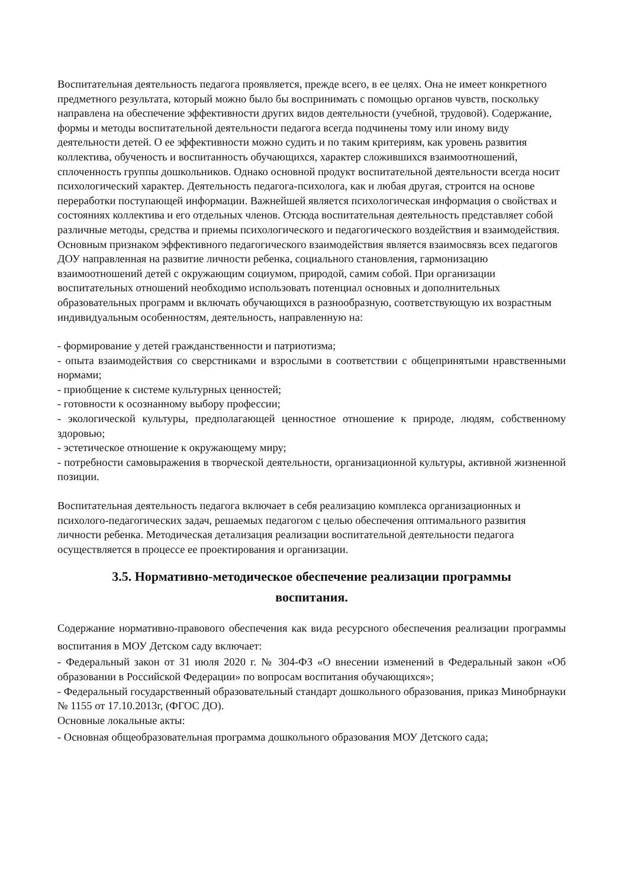Воспитательная деятельность педагога проявляется, прежде всего, в ее целях. Она не имеет конкретного предметного результата, который можно было бы воспринимать с помощью органов чувств, поскольку направлена на обеспечение эффективности других видов деятельности (учебной, трудовой). Содержание, формы и методы воспитательной деятельности педагога всегда подчинены тому или иному виду деятельности детей. О ее эффективности можно судить и по таким критериям, как уровень развития коллектива, обученость и воспитанность обучающихся, характер сложившихся взаимоотношений, сплоченность группы дошкольников. Однако основной продукт воспитательной деятельности всегда носит психологический характер. Деятельность педагога-психолога, как и любая другая, строится на основе переработки поступающей информации. Важнейшей является психологическая информация о свойствах и состояниях коллектива и его отдельных членов. Отсюда воспитательная деятельность представляет собой различные методы, средства и приемы психологического и педагогического воздействия и взаимодействия. Основным признаком эффективного педагогического взаимодействия является взаимосвязь всех педагогов ДОУ направленная на развитие личности ребенка, социального становления, гармонизацию взаимоотношений детей с окружающим социумом, природой, самим собой. При организации воспитательных отношений необходимо использовать потенциал основных и дополнительных образовательных программ и включать обучающихся в разнообразную, соответствующую их возрастным индивидуальным особенностям, деятельность, направленную на:
- формирование у детей гражданственности и патриотизма;
- опыта взаимодействия со сверстниками и взрослыми в соответствии с общепринятыми нравственными нормами;
- приобщение к системе культурных ценностей;
- готовности к осознанному выбору профессии;
- экологической культуры, предполагающей ценностное отношение к природе, людям, собственному здоровью;
- эстетическое отношение к окружающему миру;
- потребности самовыражения в творческой деятельности, организационной культуры, активной жизненной позиции.
Воспитательная деятельность педагога включает в себя реализацию комплекса организационных и психолого-педагогических задач, решаемых педагогом с целью обеспечения оптимального развития личности ребенка. Методическая детализация реализации воспитательной деятельности педагога осуществляется в процессе ее проектирования и организации.
3.5. Нормативно-методическое обеспечение реализации программы воспитания.
Содержание нормативно-правового обеспечения как вида ресурсного обеспечения реализации программы воспитания в МОУ Детском саду включает:
- Федеральный закон от 31 июля 2020 г. № 304-ФЗ «О внесении изменений в Федеральный закон «Об образовании в Российской Федерации» по вопросам воспитания обучающихся»;
- Федеральный государственный образовательный стандарт дошкольного образования, приказ Минобрнауки № 1155 от 17.10.2013г, (ФГОС ДО).
Основные локальные акты:
- Основная общеобразовательная программа дошкольного образования МОУ Детского сада;